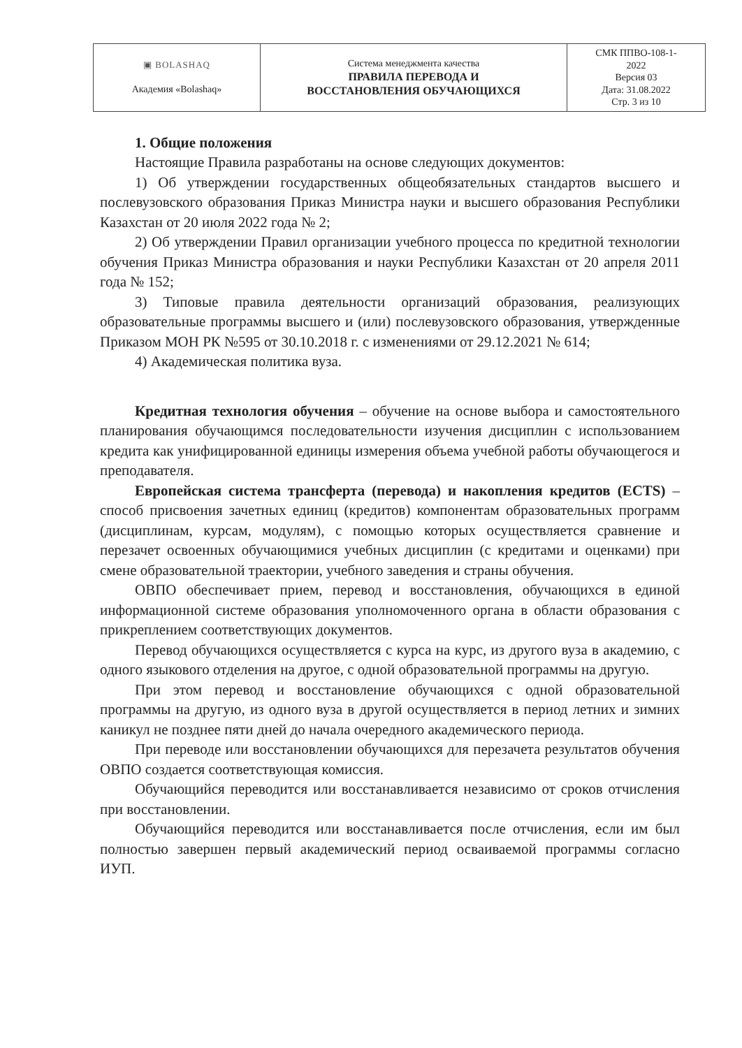| ▣ BOLASHAQ Академия «Bolashaq» | Система менеджмента качества ПРАВИЛА ПЕРЕВОДА И ВОССТАНОВЛЕНИЯ ОБУЧАЮЩИХСЯ | СМК ППВО-108-1- 2022 Версия 03 Дата: 31.08.2022 Стр. 3 из 10 |
1. Общие положения
Настоящие Правила разработаны на основе следующих документов:
1) Об утверждении государственных общеобязательных стандартов высшего и послевузовского образования Приказ Министра науки и высшего образования Республики Казахстан от 20 июля 2022 года № 2;
2) Об утверждении Правил организации учебного процесса по кредитной технологии обучения Приказ Министра образования и науки Республики Казахстан от 20 апреля 2011 года № 152;
3) Типовые правила деятельности организаций образования, реализующих образовательные программы высшего и (или) послевузовского образования, утвержденные Приказом МОН РК №595 от 30.10.2018 г. с изменениями от 29.12.2021 № 614;
4) Академическая политика вуза.
Кредитная технология обучения – обучение на основе выбора и самостоятельного планирования обучающимся последовательности изучения дисциплин с использованием кредита как унифицированной единицы измерения объема учебной работы обучающегося и преподавателя.
Европейская система трансферта (перевода) и накопления кредитов (ECTS) – способ присвоения зачетных единиц (кредитов) компонентам образовательных программ (дисциплинам, курсам, модулям), с помощью которых осуществляется сравнение и перезачет освоенных обучающимися учебных дисциплин (с кредитами и оценками) при смене образовательной траектории, учебного заведения и страны обучения.
ОВПО обеспечивает прием, перевод и восстановления, обучающихся в единой информационной системе образования уполномоченного органа в области образования с прикреплением соответствующих документов.
Перевод обучающихся осуществляется с курса на курс, из другого вуза в академию, с одного языкового отделения на другое, с одной образовательной программы на другую.
При этом перевод и восстановление обучающихся с одной образовательной программы на другую, из одного вуза в другой осуществляется в период летних и зимних каникул не позднее пяти дней до начала очередного академического периода.
При переводе или восстановлении обучающихся для перезачета результатов обучения ОВПО создается соответствующая комиссия.
Обучающийся переводится или восстанавливается независимо от сроков отчисления при восстановлении.
Обучающийся переводится или восстанавливается после отчисления, если им был полностью завершен первый академический период осваиваемой программы согласно ИУП.